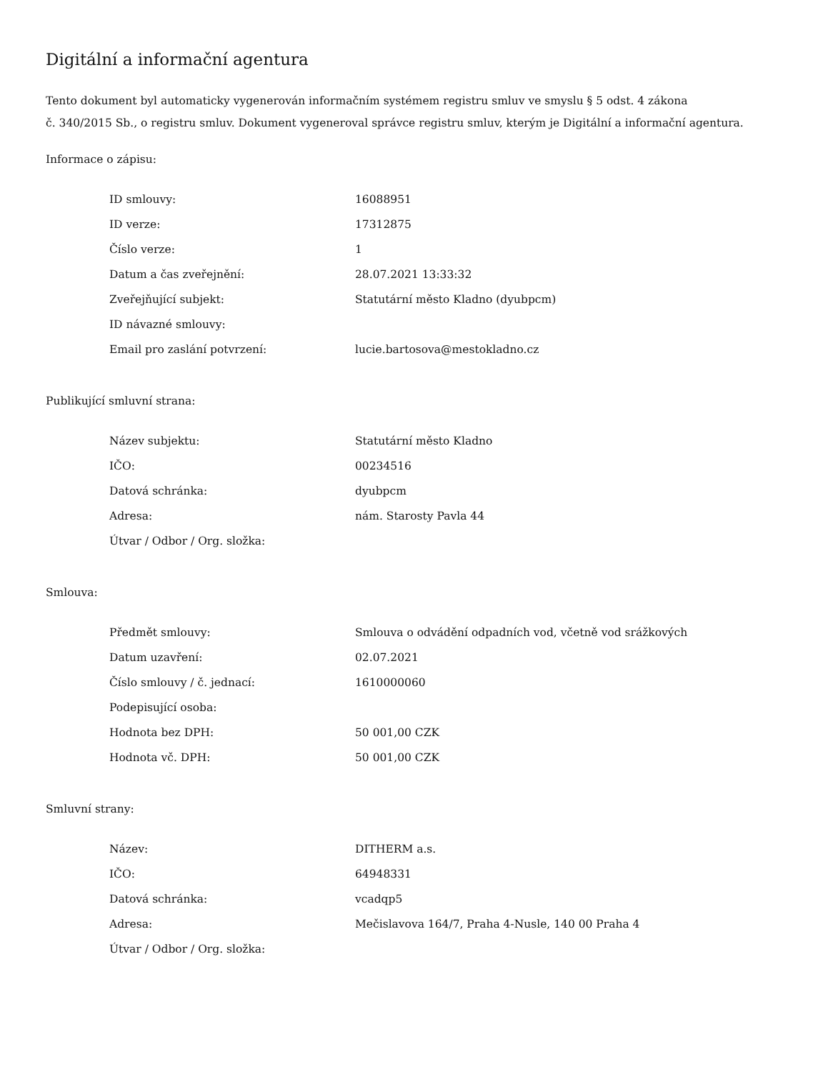Digitální a informační agentura
Tento dokument byl automaticky vygenerován informačním systémem registru smluv ve smyslu § 5 odst. 4 zákona
č. 340/2015 Sb., o registru smluv. Dokument vygeneroval správce registru smluv, kterým je Digitální a informační agentura.
Informace o zápisu:
| ID smlouvy: | 16088951 |
| ID verze: | 17312875 |
| Číslo verze: | 1 |
| Datum a čas zveřejnění: | 28.07.2021 13:33:32 |
| Zveřejňující subjekt: | Statutární město Kladno (dyubpcm) |
| ID návazné smlouvy: | |
| Email pro zaslání potvrzení: | lucie.bartosova@mestokladno.cz |
Publikující smluvní strana:
| Název subjektu: | Statutární město Kladno |
| IČO: | 00234516 |
| Datová schránka: | dyubpcm |
| Adresa: | nám. Starosty Pavla 44 |
| Útvar / Odbor / Org. složka: | |
Smlouva:
| Předmět smlouvy: | Smlouva o odvádění odpadních vod, včetně vod srážkových |
| Datum uzavření: | 02.07.2021 |
| Číslo smlouvy / č. jednací: | 1610000060 |
| Podepisující osoba: | |
| Hodnota bez DPH: | 50 001,00 CZK |
| Hodnota vč. DPH: | 50 001,00 CZK |
Smluvní strany:
| Název: | DITHERM a.s. |
| IČO: | 64948331 |
| Datová schránka: | vcadqp5 |
| Adresa: | Mečislavova 164/7, Praha 4-Nusle, 140 00 Praha 4 |
| Útvar / Odbor / Org. složka: | |